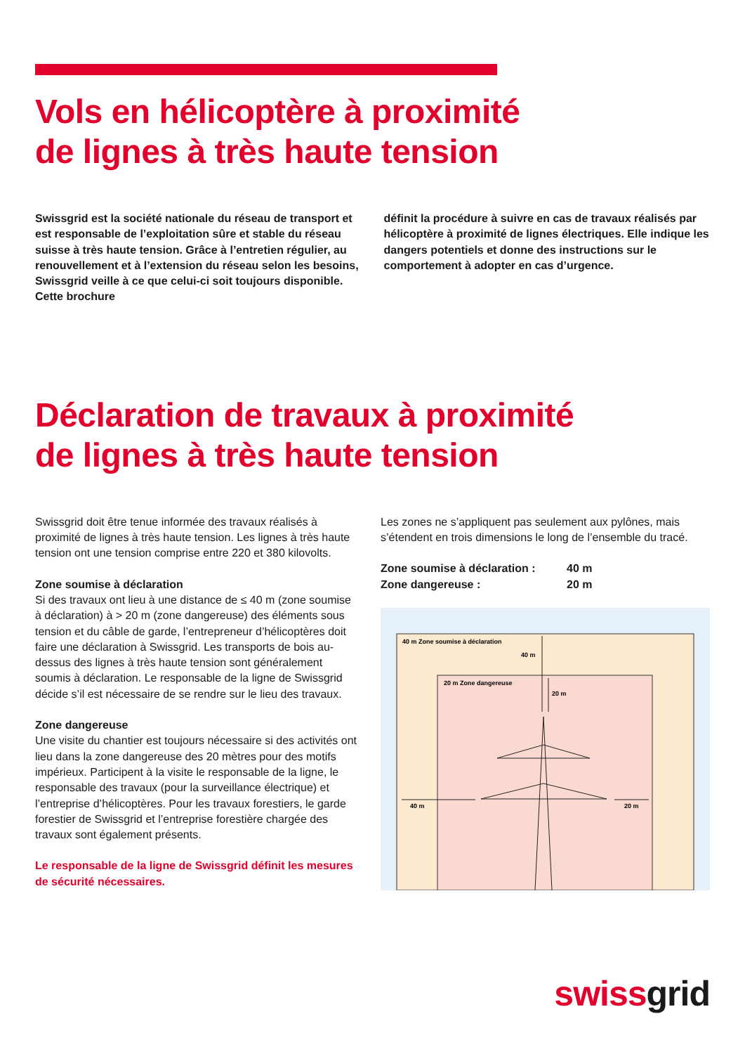Vols en hélicoptère à proximité
de lignes à très haute tension
Swissgrid est la société nationale du réseau de transport et est responsable de l’exploitation sûre et stable du réseau suisse à très haute tension. Grâce à l’entretien régulier, au renouvellement et à l’extension du réseau selon les besoins, Swissgrid veille à ce que celui-ci soit toujours disponible. Cette brochure
définit la procédure à suivre en cas de travaux réalisés par hélicoptère à proximité de lignes électriques. Elle indique les dangers potentiels et donne des instructions sur le comportement à adopter en cas d’urgence.
Déclaration de travaux à proximité
de lignes à très haute tension
Swissgrid doit être tenue informée des travaux réalisés à proximité de lignes à très haute tension. Les lignes à très haute tension ont une tension comprise entre 220 et 380 kilovolts.
Zone soumise à déclaration
Si des travaux ont lieu à une distance de ≤ 40 m (zone soumise à déclaration) à > 20 m (zone dangereuse) des éléments sous tension et du câble de garde, l’entrepreneur d’hélicoptères doit faire une déclaration à Swissgrid. Les transports de bois au-dessus des lignes à très haute tension sont généralement soumis à déclaration. Le responsable de la ligne de Swissgrid décide s’il est nécessaire de se rendre sur le lieu des travaux.
Zone dangereuse
Une visite du chantier est toujours nécessaire si des activités ont lieu dans la zone dangereuse des 20 mètres pour des motifs impérieux. Participent à la visite le responsable de la ligne, le responsable des travaux (pour la surveillance électrique) et l’entreprise d’hélicoptères. Pour les travaux forestiers, le garde forestier de Swissgrid et l’entreprise forestière chargée des travaux sont également présents.
Le responsable de la ligne de Swissgrid définit les mesures de sécurité nécessaires.
Les zones ne s’appliquent pas seulement aux pylônes, mais s’étendent en trois dimensions le long de l’ensemble du tracé.
Zone soumise à déclaration : 40 m Zone dangereuse : 20 m
40 m Zone soumise à déclaration
40 m
20 m Zone dangereuse
20 m
40 m
20 m
swiss grid